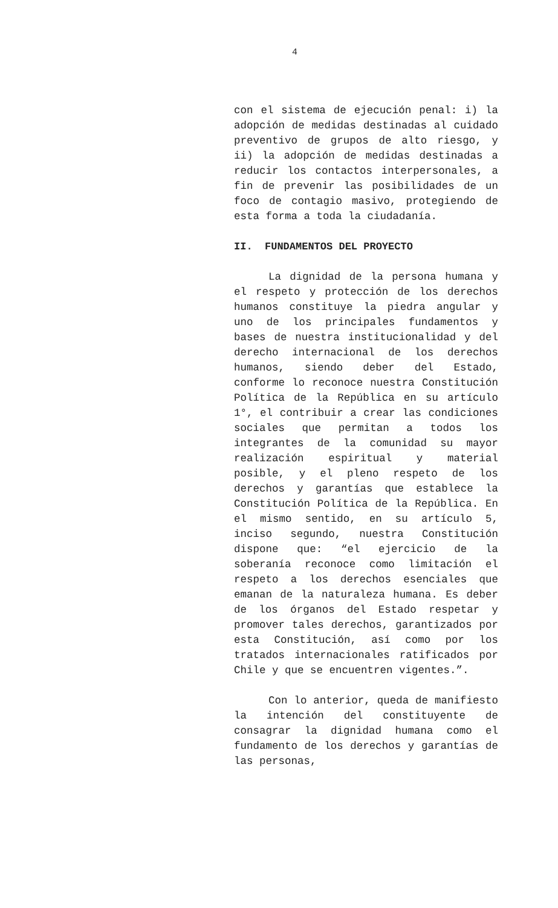4
con el sistema de ejecución penal: i) la adopción de medidas destinadas al cuidado preventivo de grupos de alto riesgo, y ii) la adopción de medidas destinadas a reducir los contactos interpersonales, a fin de prevenir las posibilidades de un foco de contagio masivo, protegiendo de esta forma a toda la ciudadanía.
II. FUNDAMENTOS DEL PROYECTO
La dignidad de la persona humana y el respeto y protección de los derechos humanos constituye la piedra angular y uno de los principales fundamentos y bases de nuestra institucionalidad y del derecho internacional de los derechos humanos, siendo deber del Estado, conforme lo reconoce nuestra Constitución Política de la República en su artículo 1°, el contribuir a crear las condiciones sociales que permitan a todos los integrantes de la comunidad su mayor realización espiritual y material posible, y el pleno respeto de los derechos y garantías que establece la Constitución Política de la República. En el mismo sentido, en su artículo 5, inciso segundo, nuestra Constitución dispone que: “el ejercicio de la soberanía reconoce como limitación el respeto a los derechos esenciales que emanan de la naturaleza humana. Es deber de los órganos del Estado respetar y promover tales derechos, garantizados por esta Constitución, así como por los tratados internacionales ratificados por Chile y que se encuentren vigentes.”.
Con lo anterior, queda de manifiesto la intención del constituyente de consagrar la dignidad humana como el fundamento de los derechos y garantías de las personas,